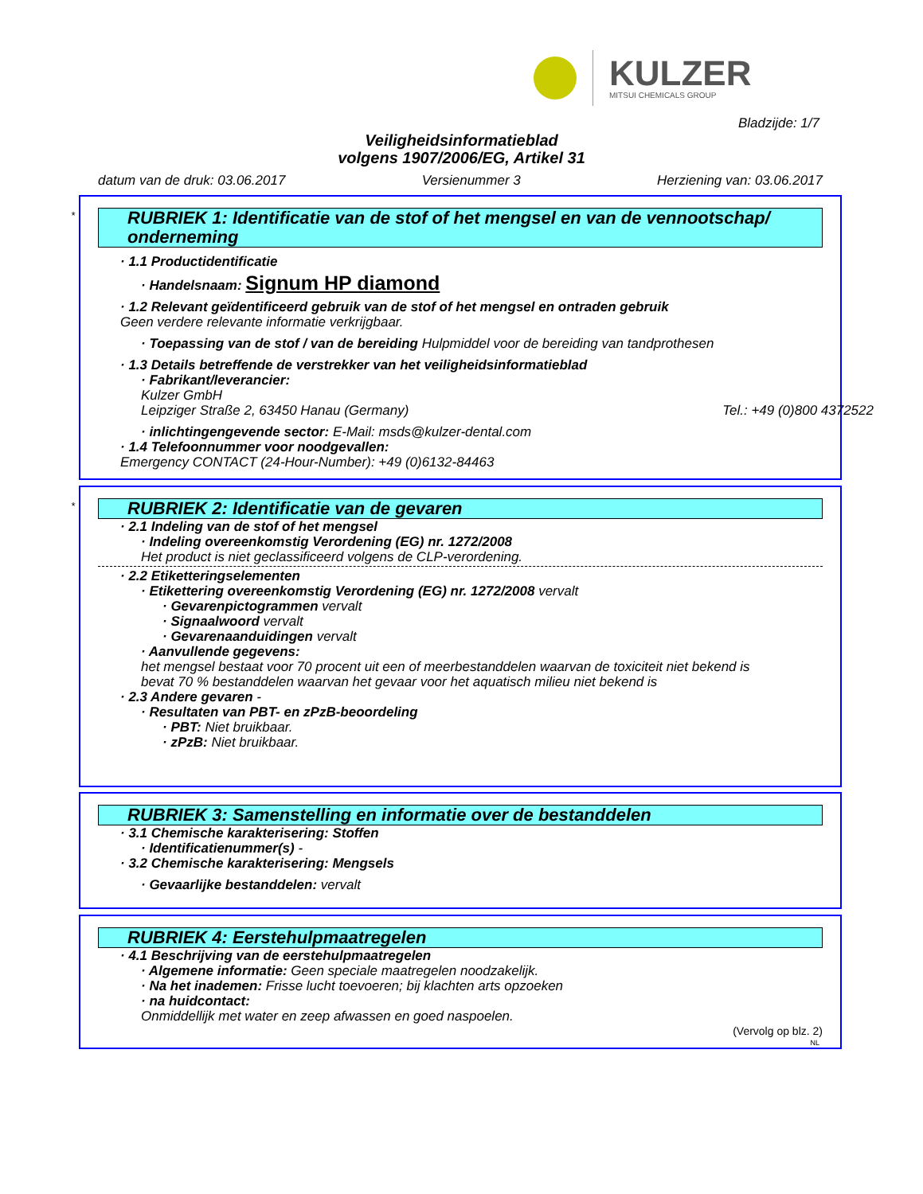KULZER
MITSUI CHEMICALS GROUP
Bladzijde: 1/7
Veiligheidsinformatieblad
volgens 1907/2006/EG, Artikel 31
datum van de druk: 03.06.2017 Versienummer 3 Herziening van: 03.06.2017
*
RUBRIEK 1: Identificatie van de stof of het mengsel en van de vennootschap/ onderneming
· 1.1 Productidentificatie
· Handelsnaam: Signum HP diamond
· 1.2 Relevant geïdentificeerd gebruik van de stof of het mengsel en ontraden gebruik
Geen verdere relevante informatie verkrijgbaar.
· Toepassing van de stof / van de bereiding Hulpmiddel voor de bereiding van tandprothesen
· 1.3 Details betreffende de verstrekker van het veiligheidsinformatieblad
· Fabrikant/leverancier:
Kulzer GmbH
Leipziger Straße 2, 63450 Hanau (Germany) Tel.: +49 (0)800 4372522
· inlichtingengevende sector: E-Mail: msds@kulzer-dental.com
· 1.4 Telefoonnummer voor noodgevallen:
Emergency CONTACT (24-Hour-Number): +49 (0)6132-84463
*
RUBRIEK 2: Identificatie van de gevaren
· 2.1 Indeling van de stof of het mengsel
· Indeling overeenkomstig Verordening (EG) nr. 1272/2008
Het product is niet geclassificeerd volgens de CLP-verordening.
· 2.2 Etiketteringselementen
· Etikettering overeenkomstig Verordening (EG) nr. 1272/2008 vervalt
· Gevarenpictogrammen vervalt
· Signaalwoord vervalt
· Gevarenaanduidingen vervalt
· Aanvullende gegevens:
het mengsel bestaat voor 70 procent uit een of meerbestanddelen waarvan de toxiciteit niet bekend is
bevat 70 % bestanddelen waarvan het gevaar voor het aquatisch milieu niet bekend is
· 2.3 Andere gevaren -
· Resultaten van PBT- en zPzB-beoordeling
· PBT: Niet bruikbaar.
· zPzB: Niet bruikbaar.
RUBRIEK 3: Samenstelling en informatie over de bestanddelen
· 3.1 Chemische karakterisering: Stoffen
· Identificatienummer(s) -
· 3.2 Chemische karakterisering: Mengsels
· Gevaarlijke bestanddelen: vervalt
RUBRIEK 4: Eerstehulpmaatregelen
· 4.1 Beschrijving van de eerstehulpmaatregelen
· Algemene informatie: Geen speciale maatregelen noodzakelijk.
· Na het inademen: Frisse lucht toevoeren; bij klachten arts opzoeken
· na huidcontact:
Onmiddellijk met water en zeep afwassen en goed naspoelen.
(Vervolg op blz. 2)
NL